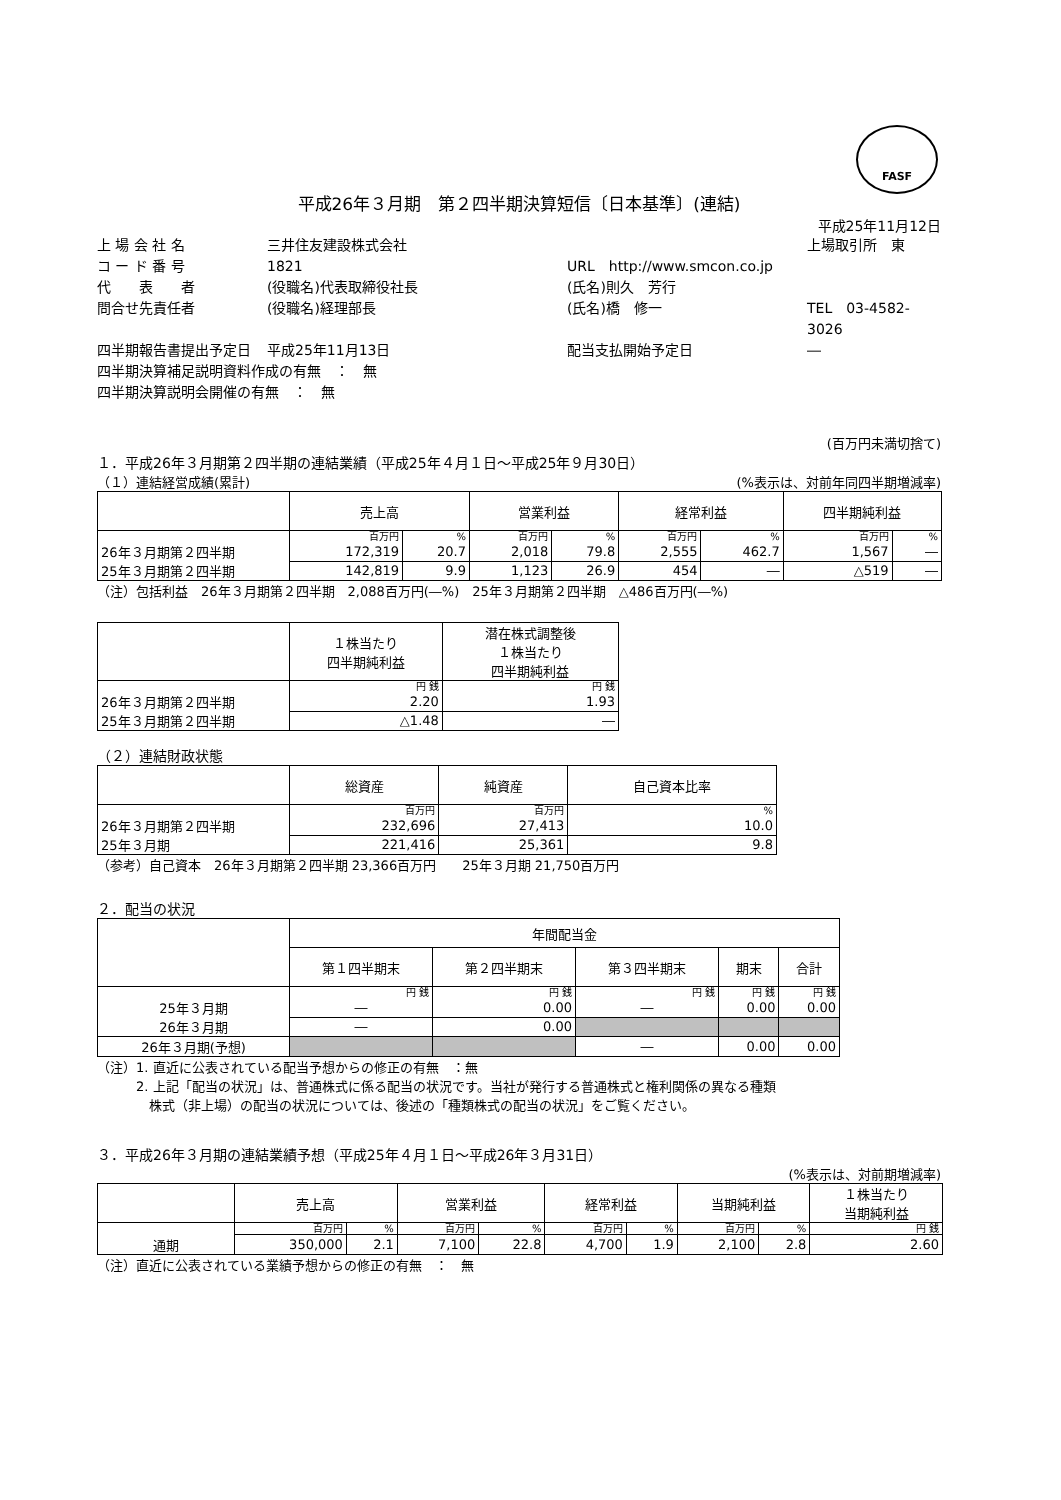FASF
平成26年３月期　第２四半期決算短信〔日本基準〕(連結)
平成25年11月12日
上 場 会 社 名 三井住友建設株式会社 上場取引所　東 コ ー ド 番 号 1821 URL　http://www.smcon.co.jp 代　　表　　者 (役職名)代表取締役社長 (氏名)則久　芳行 問合せ先責任者 (役職名)経理部長 (氏名)橋　修一 TEL　03-4582-3026 四半期報告書提出予定日 平成25年11月13日 配当支払開始予定日 ―
四半期決算補足説明資料作成の有無　：　無
四半期決算説明会開催の有無　：　無
(百万円未満切捨て)
１．平成26年３月期第２四半期の連結業績（平成25年４月１日～平成25年９月30日）
（１）連結経営成績(累計) (%表示は、対前年同四半期増減率)
| | 売上高 | | 営業利益 | | 経常利益 | | 四半期純利益 | |
| --- | --- | --- | --- | --- | --- | --- | --- | --- |
| | 百万円 | % | 百万円 | % | 百万円 | % | 百万円 | % |
| 26年３月期第２四半期 | 172,319 | 20.7 | 2,018 | 79.8 | 2,555 | 462.7 | 1,567 | ― |
| 25年３月期第２四半期 | 142,819 | 9.9 | 1,123 | 26.9 | 454 | ― | △519 | ― |
（注）包括利益　26年３月期第２四半期　2,088百万円(―%)　25年３月期第２四半期　△486百万円(―%)
| | １株当たり 四半期純利益 | 潜在株式調整後 １株当たり 四半期純利益 |
| --- | --- | --- |
| | 円 銭 | 円 銭 |
| 26年３月期第２四半期 | 2.20 | 1.93 |
| 25年３月期第２四半期 | △1.48 | ― |
（２）連結財政状態
| | 総資産 | 純資産 | 自己資本比率 |
| --- | --- | --- | --- |
| | 百万円 | 百万円 | % |
| 26年３月期第２四半期 | 232,696 | 27,413 | 10.0 |
| 25年３月期 | 221,416 | 25,361 | 9.8 |
（参考）自己資本　26年３月期第２四半期 23,366百万円　　25年３月期 21,750百万円
２．配当の状況
| | 年間配当金 | | | | |
| --- | --- | --- | --- | --- | --- |
| | 第１四半期末 | 第２四半期末 | 第３四半期末 | 期末 | 合計 |
| | 円 銭 | 円 銭 | 円 銭 | 円 銭 | 円 銭 |
| 25年３月期 | ― | 0.00 | ― | 0.00 | 0.00 |
| 26年３月期 | ― | 0.00 | | | |
| 26年３月期(予想) | | | ― | 0.00 | 0.00 |
（注）1. 直近に公表されている配当予想からの修正の有無　：無
　　　2. 上記「配当の状況」は、普通株式に係る配当の状況です。当社が発行する普通株式と権利関係の異なる種類
　　　　株式（非上場）の配当の状況については、後述の「種類株式の配当の状況」をご覧ください。
３．平成26年３月期の連結業績予想（平成25年４月１日～平成26年３月31日）
(%表示は、対前期増減率)
| | 売上高 | | 営業利益 | | 経常利益 | | 当期純利益 | | １株当たり 当期純利益 |
| --- | --- | --- | --- | --- | --- | --- | --- | --- | --- |
| | 百万円 | % | 百万円 | % | 百万円 | % | 百万円 | % | 円 銭 |
| 通期 | 350,000 | 2.1 | 7,100 | 22.8 | 4,700 | 1.9 | 2,100 | 2.8 | 2.60 |
（注）直近に公表されている業績予想からの修正の有無　：　無